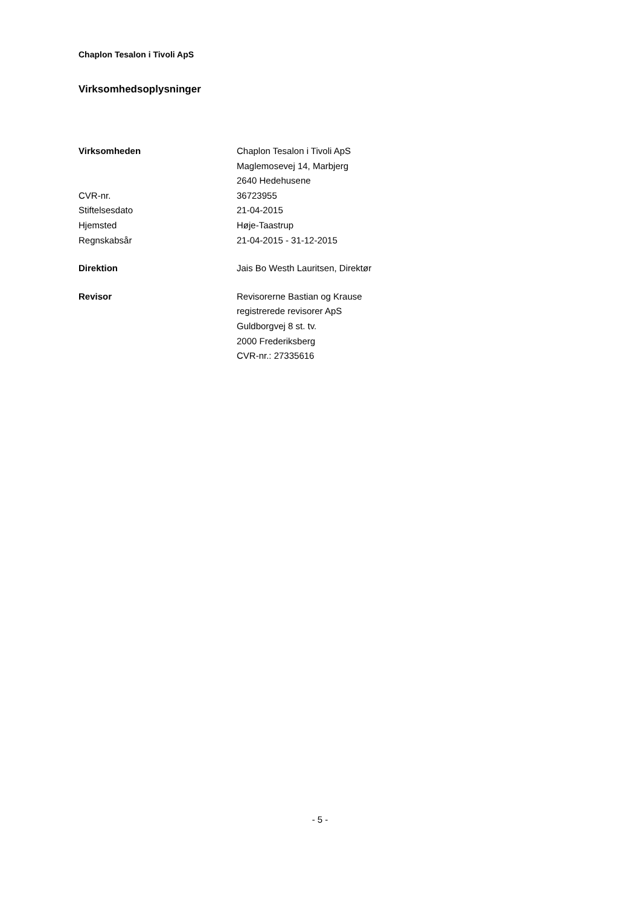Chaplon Tesalon i Tivoli ApS
Virksomhedsoplysninger
Virksomheden Chaplon Tesalon i Tivoli ApS
Maglemosevej 14, Marbjerg
2640 Hedehusene
CVR-nr. 36723955
Stiftelsesdato 21-04-2015
Hjemsted Høje-Taastrup
Regnskabsår 21-04-2015 - 31-12-2015
Direktion Jais Bo Westh Lauritsen, Direktør
Revisor Revisorerne Bastian og Krause
registrerede revisorer ApS
Guldborgvej 8 st. tv.
2000 Frederiksberg
CVR-nr.: 27335616
- 5 -